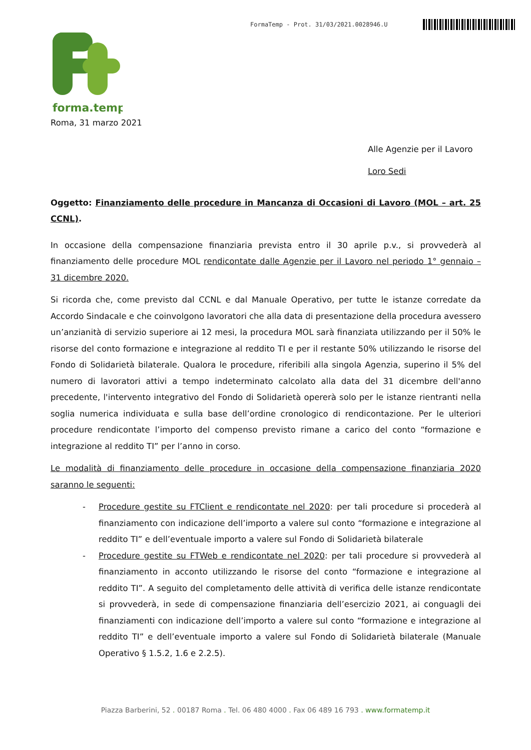FormaTemp - Prot. 31/03/2021.0028946.U
forma.temp
Roma, 31 marzo 2021
Alle Agenzie per il Lavoro
Loro Sedi
Oggetto: Finanziamento delle procedure in Mancanza di Occasioni di Lavoro (MOL – art. 25 CCNL).
In occasione della compensazione finanziaria prevista entro il 30 aprile p.v., si provvederà al finanziamento delle procedure MOL rendicontate dalle Agenzie per il Lavoro nel periodo 1° gennaio – 31 dicembre 2020.
Si ricorda che, come previsto dal CCNL e dal Manuale Operativo, per tutte le istanze corredate da Accordo Sindacale e che coinvolgono lavoratori che alla data di presentazione della procedura avessero un’anzianità di servizio superiore ai 12 mesi, la procedura MOL sarà finanziata utilizzando per il 50% le risorse del conto formazione e integrazione al reddito TI e per il restante 50% utilizzando le risorse del Fondo di Solidarietà bilaterale. Qualora le procedure, riferibili alla singola Agenzia, superino il 5% del numero di lavoratori attivi a tempo indeterminato calcolato alla data del 31 dicembre dell'anno precedente, l'intervento integrativo del Fondo di Solidarietà opererà solo per le istanze rientranti nella soglia numerica individuata e sulla base dell’ordine cronologico di rendicontazione. Per le ulteriori procedure rendicontate l’importo del compenso previsto rimane a carico del conto “formazione e integrazione al reddito TI” per l’anno in corso.
Le modalità di finanziamento delle procedure in occasione della compensazione finanziaria 2020 saranno le seguenti:
- Procedure gestite su FTClient e rendicontate nel 2020: per tali procedure si procederà al finanziamento con indicazione dell’importo a valere sul conto “formazione e integrazione al reddito TI” e dell’eventuale importo a valere sul Fondo di Solidarietà bilaterale
- Procedure gestite su FTWeb e rendicontate nel 2020: per tali procedure si provvederà al finanziamento in acconto utilizzando le risorse del conto “formazione e integrazione al reddito TI”. A seguito del completamento delle attività di verifica delle istanze rendicontate si provvederà, in sede di compensazione finanziaria dell’esercizio 2021, ai conguagli dei finanziamenti con indicazione dell’importo a valere sul conto “formazione e integrazione al reddito TI” e dell’eventuale importo a valere sul Fondo di Solidarietà bilaterale (Manuale Operativo § 1.5.2, 1.6 e 2.2.5).
Piazza Barberini, 52 . 00187 Roma . Tel. 06 480 4000 . Fax 06 489 16 793 . www.formatemp.it